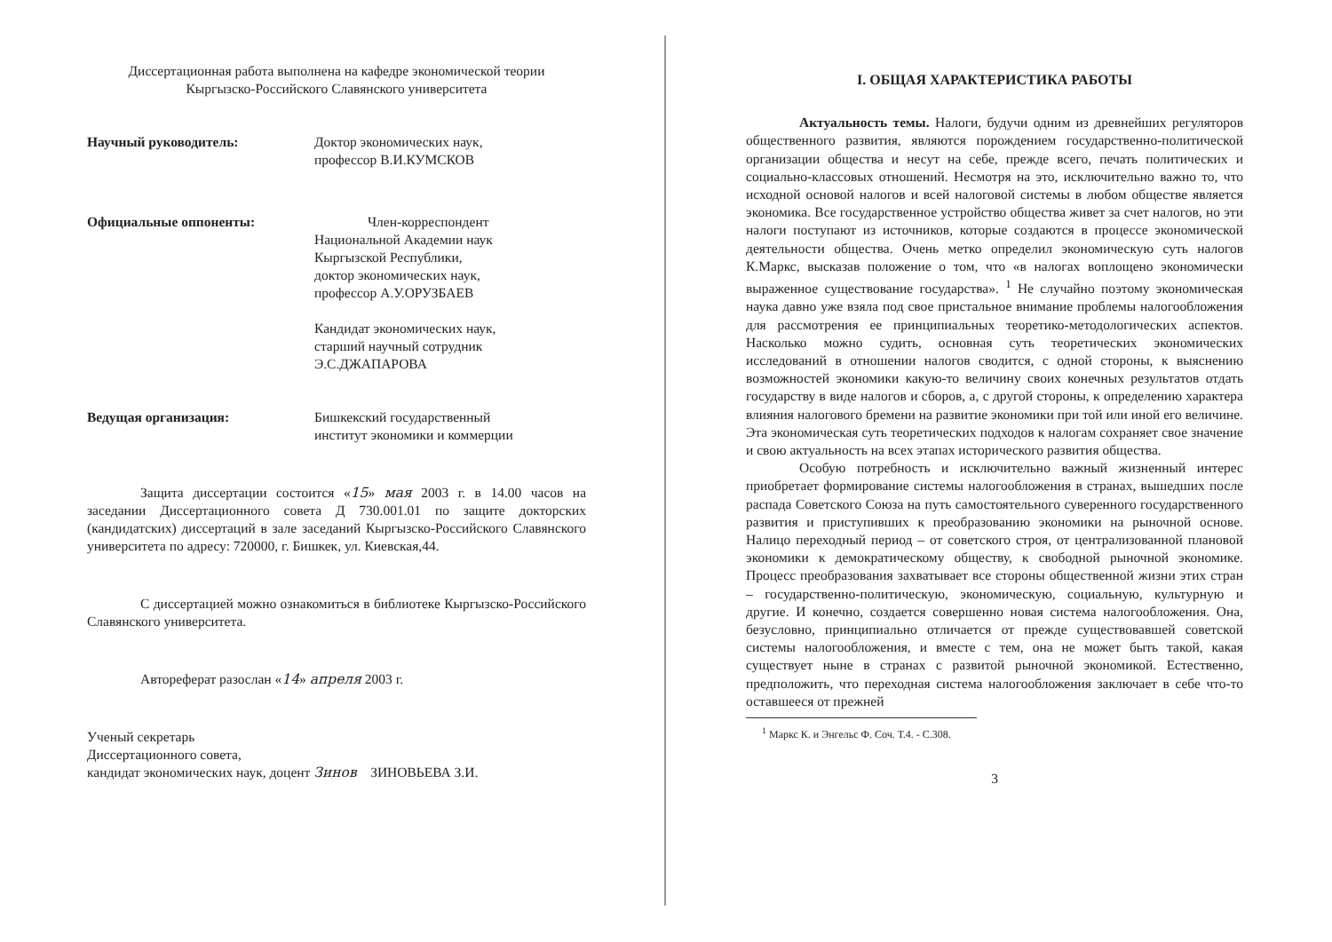Диссертационная работа выполнена на кафедре экономической теории
Кыргызско-Российского Славянского университета
Научный руководитель: Доктор экономических наук,
профессор В.И.КУМСКОВ
Официальные оппоненты: Член-корреспондент
Национальной Академии наук
Кыргызской Республики,
доктор экономических наук,
профессор А.У.ОРУЗБАЕВ
Кандидат экономических наук,
старший научный сотрудник
Э.С.ДЖАПАРОВА
Ведущая организация: Бишкекский государственный
институт экономики и коммерции
Защита диссертации состоится «15» мая 2003 г. в 14.00 часов на заседании Диссертационного совета Д 730.001.01 по защите докторских (кандидатских) диссертаций в зале заседаний Кыргызско-Российского Славянского университета по адресу: 720000, г. Бишкек, ул. Киевская,44.
С диссертацией можно ознакомиться в библиотеке Кыргызско-Российского Славянского университета.
Автореферат разослан «14» апреля 2003 г.
Ученый секретарь
Диссертационного совета,
кандидат экономических наук, доцент Зинов ЗИНОВЬЕВА З.И.
I. ОБЩАЯ ХАРАКТЕРИСТИКА РАБОТЫ
Актуальность темы. Налоги, будучи одним из древнейших регуляторов общественного развития, являются порождением государственно-политической организации общества и несут на себе, прежде всего, печать политических и социально-классовых отношений. Несмотря на это, исключительно важно то, что исходной основой налогов и всей налоговой системы в любом обществе является экономика. Все государственное устройство общества живет за счет налогов, но эти налоги поступают из источников, которые создаются в процессе экономической деятельности общества. Очень метко определил экономическую суть налогов К.Маркс, высказав положение о том, что «в налогах воплощено экономически выраженное существование государства». <sup>1</sup> Не случайно поэтому экономическая наука давно уже взяла под свое пристальное внимание проблемы налогообложения для рассмотрения ее принципиальных теоретико-методологических аспектов. Насколько можно судить, основная суть теоретических экономических исследований в отношении налогов сводится, с одной стороны, к выяснению возможностей экономики какую-то величину своих конечных результатов отдать государству в виде налогов и сборов, а, с другой стороны, к определению характера влияния налогового бремени на развитие экономики при той или иной его величине. Эта экономическая суть теоретических подходов к налогам сохраняет свое значение и свою актуальность на всех этапах исторического развития общества.
Особую потребность и исключительно важный жизненный интерес приобретает формирование системы налогообложения в странах, вышедших после распада Советского Союза на путь самостоятельного суверенного государственного развития и приступивших к преобразованию экономики на рыночной основе. Налицо переходный период – от советского строя, от централизованной плановой экономики к демократическому обществу, к свободной рыночной экономике. Процесс преобразования захватывает все стороны общественной жизни этих стран – государственно-политическую, экономическую, социальную, культурную и другие. И конечно, создается совершенно новая система налогообложения. Она, безусловно, принципиально отличается от прежде существовавшей советской системы налогообложения, и вместе с тем, она не может быть такой, какая существует ныне в странах с развитой рыночной экономикой. Естественно, предположить, что переходная система налогообложения заключает в себе что-то оставшееся от прежней
<sup>1</sup> Маркс К. и Энгельс Ф. Соч. Т.4. - С.308.
3